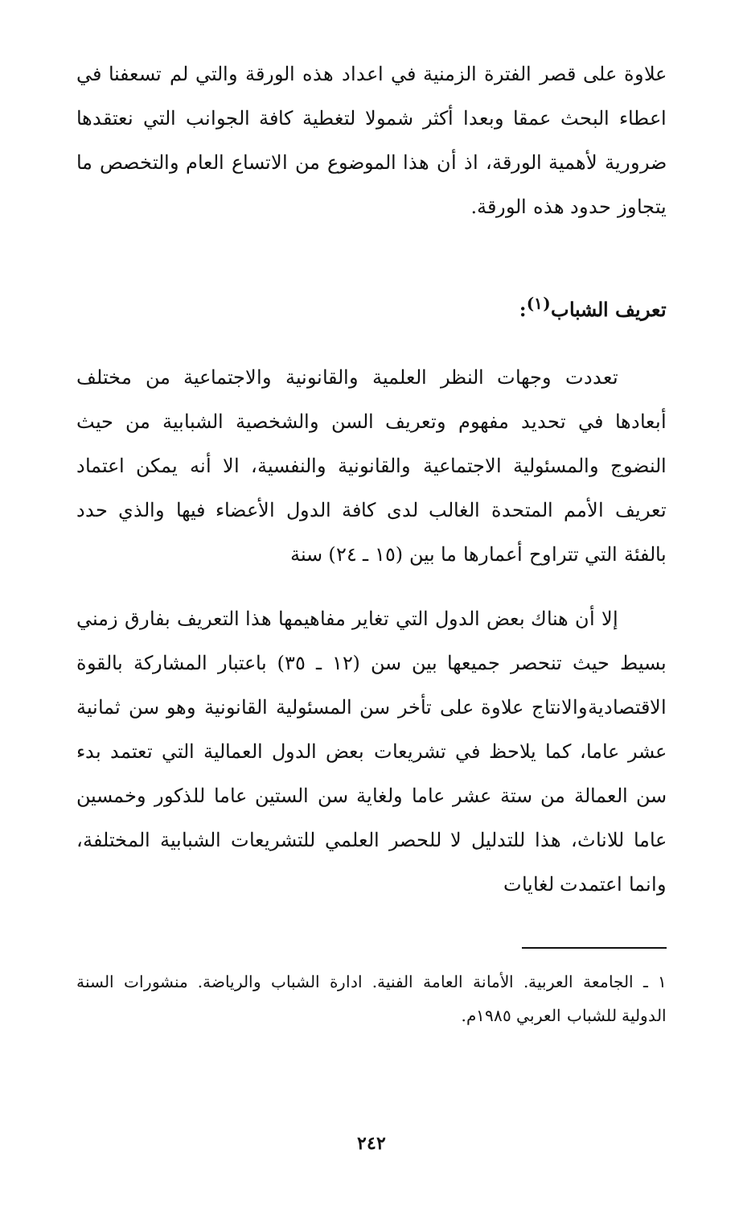علاوة على قصر الفترة الزمنية في اعداد هذه الورقة والتي لم تسعفنا في اعطاء البحث عمقا وبعدا أكثر شمولا لتغطية كافة الجوانب التي نعتقدها ضرورية لأهمية الورقة، اذ أن هذا الموضوع من الاتساع العام والتخصص ما يتجاوز حدود هذه الورقة.
تعريف الشباب<sup>(١)</sup>:
تعددت وجهات النظر العلمية والقانونية والاجتماعية من مختلف أبعادها في تحديد مفهوم وتعريف السن والشخصية الشبابية من حيث النضوج والمسئولية الاجتماعية والقانونية والنفسية، الا أنه يمكن اعتماد تعريف الأمم المتحدة الغالب لدى كافة الدول الأعضاء فيها والذي حدد بالفئة التي تتراوح أعمارها ما بين (١٥ ـ ٢٤) سنة
إلا أن هناك بعض الدول التي تغاير مفاهيمها هذا التعريف بفارق زمني بسيط حيث تنحصر جميعها بين سن (١٢ ـ ٣٥) باعتبار المشاركة بالقوة الاقتصاديةوالانتاج علاوة على تأخر سن المسئولية القانونية وهو سن ثمانية عشر عاما، كما يلاحظ في تشريعات بعض الدول العمالية التي تعتمد بدء سن العمالة من ستة عشر عاما ولغاية سن الستين عاما للذكور وخمسين عاما للاناث، هذا للتدليل لا للحصر العلمي للتشريعات الشبابية المختلفة، وانما اعتمدت لغايات
١ ـ الجامعة العربية. الأمانة العامة الفنية. ادارة الشباب والرياضة. منشورات السنة الدولية للشباب العربي ١٩٨٥م.
٢٤٢